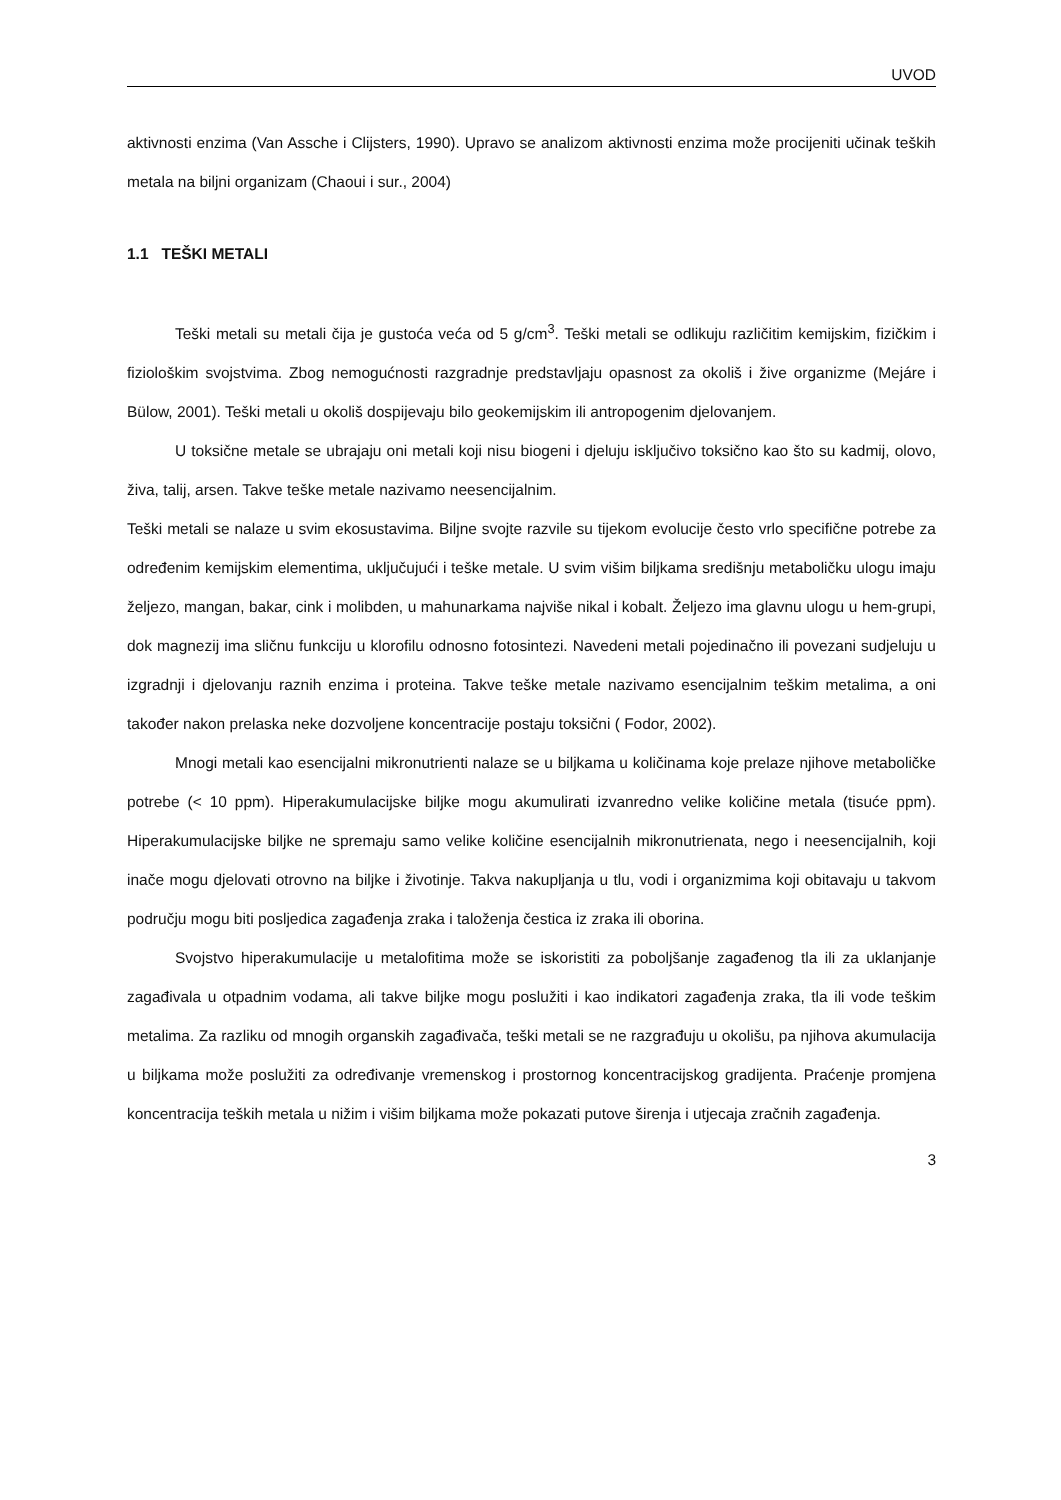UVOD
aktivnosti enzima (Van Assche i Clijsters, 1990). Upravo se analizom aktivnosti enzima može procijeniti učinak teških metala na biljni organizam (Chaoui i sur., 2004)
1.1 TEŠKI METALI
Teški metali su metali čija je gustoća veća od 5 g/cm<sup>3</sup>. Teški metali se odlikuju različitim kemijskim, fizičkim i fiziološkim svojstvima. Zbog nemogućnosti razgradnje predstavljaju opasnost za okoliš i žive organizme (Mejáre i Bülow, 2001). Teški metali u okoliš dospijevaju bilo geokemijskim ili antropogenim djelovanjem.
U toksične metale se ubrajaju oni metali koji nisu biogeni i djeluju isključivo toksično kao što su kadmij, olovo, živa, talij, arsen. Takve teške metale nazivamo neesencijalnim.
Teški metali se nalaze u svim ekosustavima. Biljne svojte razvile su tijekom evolucije često vrlo specifične potrebe za određenim kemijskim elementima, uključujući i teške metale. U svim višim biljkama središnju metaboličku ulogu imaju željezo, mangan, bakar, cink i molibden, u mahunarkama najviše nikal i kobalt. Željezo ima glavnu ulogu u hem-grupi, dok magnezij ima sličnu funkciju u klorofilu odnosno fotosintezi. Navedeni metali pojedinačno ili povezani sudjeluju u izgradnji i djelovanju raznih enzima i proteina. Takve teške metale nazivamo esencijalnim teškim metalima, a oni također nakon prelaska neke dozvoljene koncentracije postaju toksični ( Fodor, 2002).
Mnogi metali kao esencijalni mikronutrienti nalaze se u biljkama u količinama koje prelaze njihove metaboličke potrebe (< 10 ppm). Hiperakumulacijske biljke mogu akumulirati izvanredno velike količine metala (tisuće ppm). Hiperakumulacijske biljke ne spremaju samo velike količine esencijalnih mikronutrienata, nego i neesencijalnih, koji inače mogu djelovati otrovno na biljke i životinje. Takva nakupljanja u tlu, vodi i organizmima koji obitavaju u takvom području mogu biti posljedica zagađenja zraka i taloženja čestica iz zraka ili oborina.
Svojstvo hiperakumulacije u metalofitima može se iskoristiti za poboljšanje zagađenog tla ili za uklanjanje zagađivala u otpadnim vodama, ali takve biljke mogu poslužiti i kao indikatori zagađenja zraka, tla ili vode teškim metalima. Za razliku od mnogih organskih zagađivača, teški metali se ne razgrađuju u okolišu, pa njihova akumulacija u biljkama može poslužiti za određivanje vremenskog i prostornog koncentracijskog gradijenta. Praćenje promjena koncentracija teških metala u nižim i višim biljkama može pokazati putove širenja i utjecaja zračnih zagađenja.
3